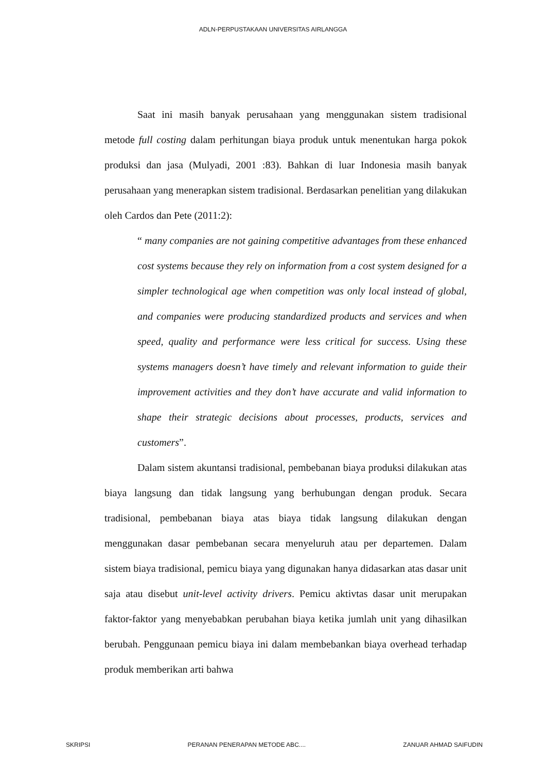ADLN-PERPUSTAKAAN UNIVERSITAS AIRLANGGA
Saat ini masih banyak perusahaan yang menggunakan sistem tradisional metode full costing dalam perhitungan biaya produk untuk menentukan harga pokok produksi dan jasa (Mulyadi, 2001 :83). Bahkan di luar Indonesia masih banyak perusahaan yang menerapkan sistem tradisional. Berdasarkan penelitian yang dilakukan oleh Cardos dan Pete (2011:2):
“ many companies are not gaining competitive advantages from these enhanced cost systems because they rely on information from a cost system designed for a simpler technological age when competition was only local instead of global, and companies were producing standardized products and services and when speed, quality and performance were less critical for success. Using these systems managers doesn’t have timely and relevant information to guide their improvement activities and they don’t have accurate and valid information to shape their strategic decisions about processes, products, services and customers”.
Dalam sistem akuntansi tradisional, pembebanan biaya produksi dilakukan atas biaya langsung dan tidak langsung yang berhubungan dengan produk. Secara tradisional, pembebanan biaya atas biaya tidak langsung dilakukan dengan menggunakan dasar pembebanan secara menyeluruh atau per departemen. Dalam sistem biaya tradisional, pemicu biaya yang digunakan hanya didasarkan atas dasar unit saja atau disebut unit-level activity drivers. Pemicu aktivtas dasar unit merupakan faktor-faktor yang menyebabkan perubahan biaya ketika jumlah unit yang dihasilkan berubah. Penggunaan pemicu biaya ini dalam membebankan biaya overhead terhadap produk memberikan arti bahwa
SKRIPSI PERANAN PENERAPAN METODE ABC.... ZANUAR AHMAD SAIFUDIN